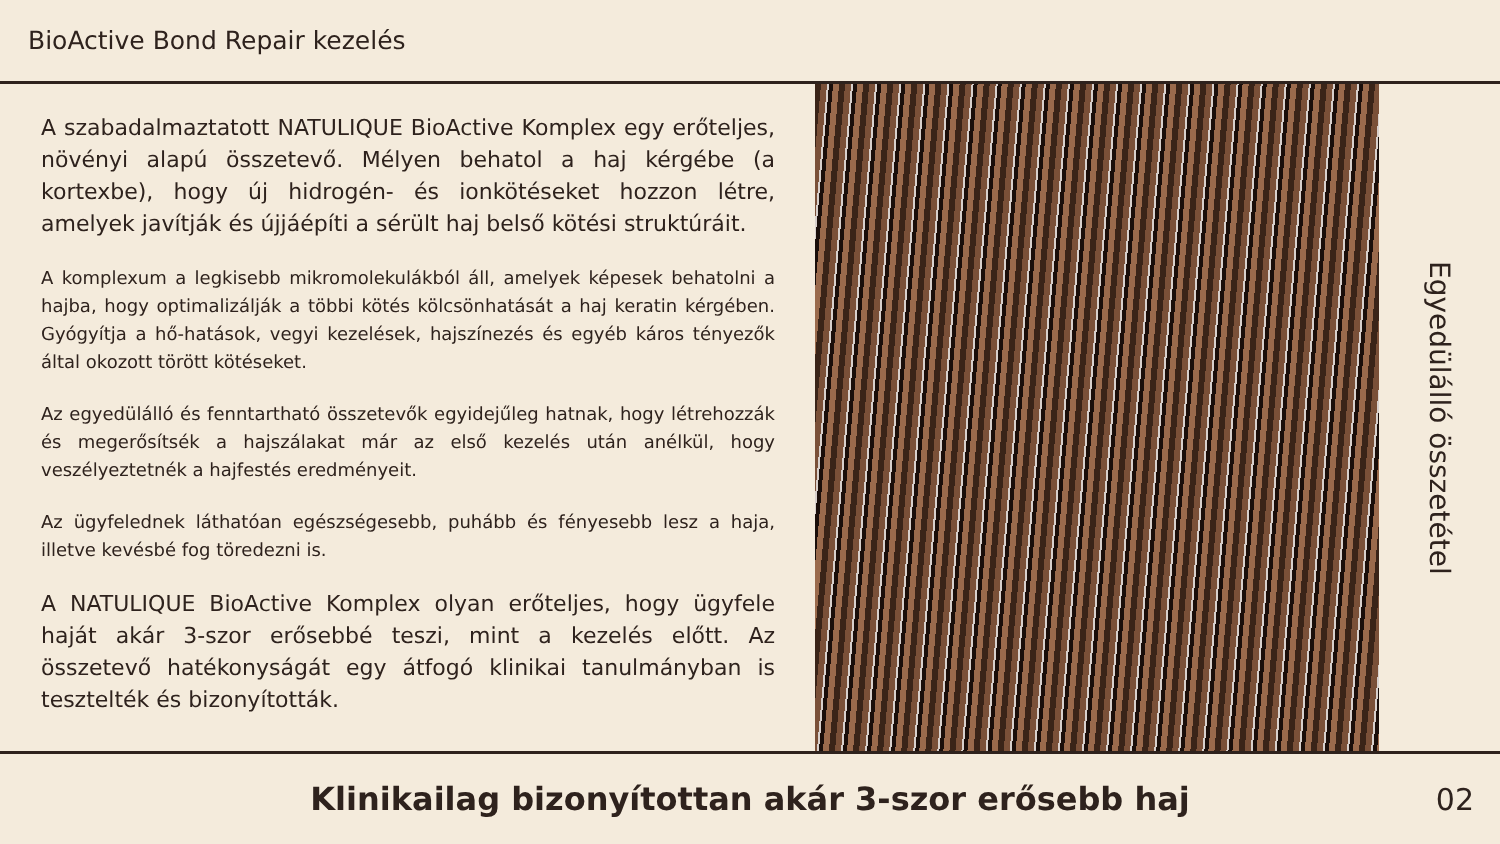BioActive Bond Repair kezelés
A szabadalmaztatott NATULIQUE BioActive Komplex egy erőteljes, növényi alapú összetevő. Mélyen behatol a haj kérgébe (a kortexbe), hogy új hidrogén- és ionkötéseket hozzon létre, amelyek javítják és újjáépíti a sérült haj belső kötési struktúráit.
A komplexum a legkisebb mikromolekulákból áll, amelyek képesek behatolni a hajba, hogy optimalizálják a többi kötés kölcsönhatását a haj keratin kérgében. Gyógyítja a hő-hatások, vegyi kezelések, hajszínezés és egyéb káros tényezők által okozott törött kötéseket.
Az egyedülálló és fenntartható összetevők egyidejűleg hatnak, hogy létrehozzák és megerősítsék a hajszálakat már az első kezelés után anélkül, hogy veszélyeztetnék a hajfestés eredményeit.
Az ügyfelednek láthatóan egészségesebb, puhább és fényesebb lesz a haja, illetve kevésbé fog töredezni is.
A NATULIQUE BioActive Komplex olyan erőteljes, hogy ügyfele haját akár 3-szor erősebbé teszi, mint a kezelés előtt. Az összetevő hatékonyságát egy átfogó klinikai tanulmányban is tesztelték és bizonyították.
Egyedülálló összetétel
Klinikailag bizonyítottan akár 3-szor erősebb haj
02